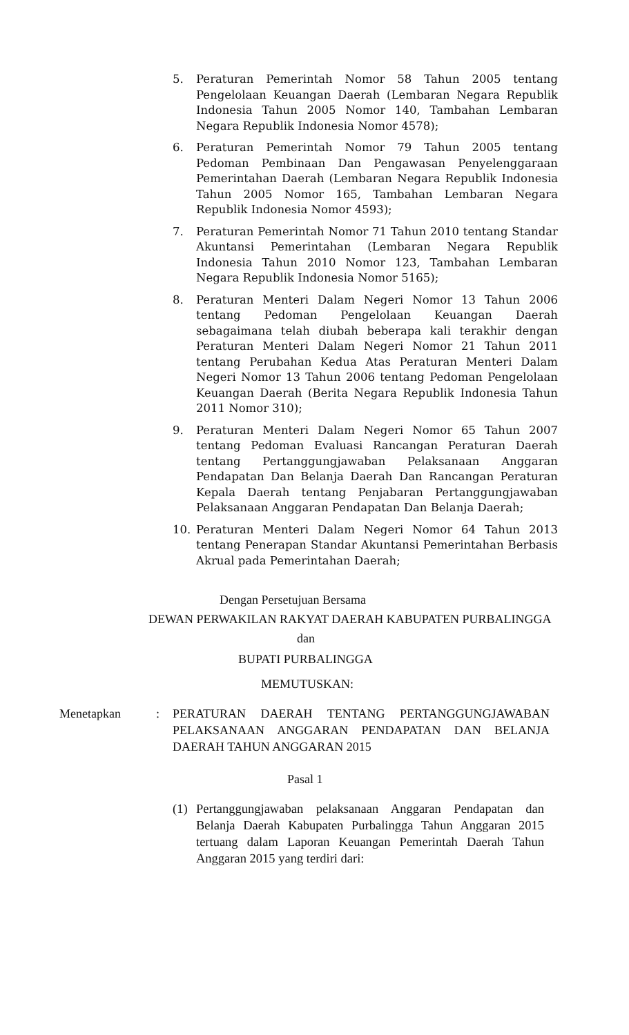5. Peraturan Pemerintah Nomor 58 Tahun 2005 tentang Pengelolaan Keuangan Daerah (Lembaran Negara Republik Indonesia Tahun 2005 Nomor 140, Tambahan Lembaran Negara Republik Indonesia Nomor 4578);
6. Peraturan Pemerintah Nomor 79 Tahun 2005 tentang Pedoman Pembinaan Dan Pengawasan Penyelenggaraan Pemerintahan Daerah (Lembaran Negara Republik Indonesia Tahun 2005 Nomor 165, Tambahan Lembaran Negara Republik Indonesia Nomor 4593);
7. Peraturan Pemerintah Nomor 71 Tahun 2010 tentang Standar Akuntansi Pemerintahan (Lembaran Negara Republik Indonesia Tahun 2010 Nomor 123, Tambahan Lembaran Negara Republik Indonesia Nomor 5165);
8. Peraturan Menteri Dalam Negeri Nomor 13 Tahun 2006 tentang Pedoman Pengelolaan Keuangan Daerah sebagaimana telah diubah beberapa kali terakhir dengan Peraturan Menteri Dalam Negeri Nomor 21 Tahun 2011 tentang Perubahan Kedua Atas Peraturan Menteri Dalam Negeri Nomor 13 Tahun 2006 tentang Pedoman Pengelolaan Keuangan Daerah (Berita Negara Republik Indonesia Tahun 2011 Nomor 310);
9. Peraturan Menteri Dalam Negeri Nomor 65 Tahun 2007 tentang Pedoman Evaluasi Rancangan Peraturan Daerah tentang Pertanggungjawaban Pelaksanaan Anggaran Pendapatan Dan Belanja Daerah Dan Rancangan Peraturan Kepala Daerah tentang Penjabaran Pertanggungjawaban Pelaksanaan Anggaran Pendapatan Dan Belanja Daerah;
10. Peraturan Menteri Dalam Negeri Nomor 64 Tahun 2013 tentang Penerapan Standar Akuntansi Pemerintahan Berbasis Akrual pada Pemerintahan Daerah;
Dengan Persetujuan Bersama
DEWAN PERWAKILAN RAKYAT DAERAH KABUPATEN PURBALINGGA
dan
BUPATI PURBALINGGA
MEMUTUSKAN:
Menetapkan : PERATURAN DAERAH TENTANG PERTANGGUNGJAWABAN PELAKSANAAN ANGGARAN PENDAPATAN DAN BELANJA DAERAH TAHUN ANGGARAN 2015
Pasal 1
(1) Pertanggungjawaban pelaksanaan Anggaran Pendapatan dan Belanja Daerah Kabupaten Purbalingga Tahun Anggaran 2015 tertuang dalam Laporan Keuangan Pemerintah Daerah Tahun Anggaran 2015 yang terdiri dari: